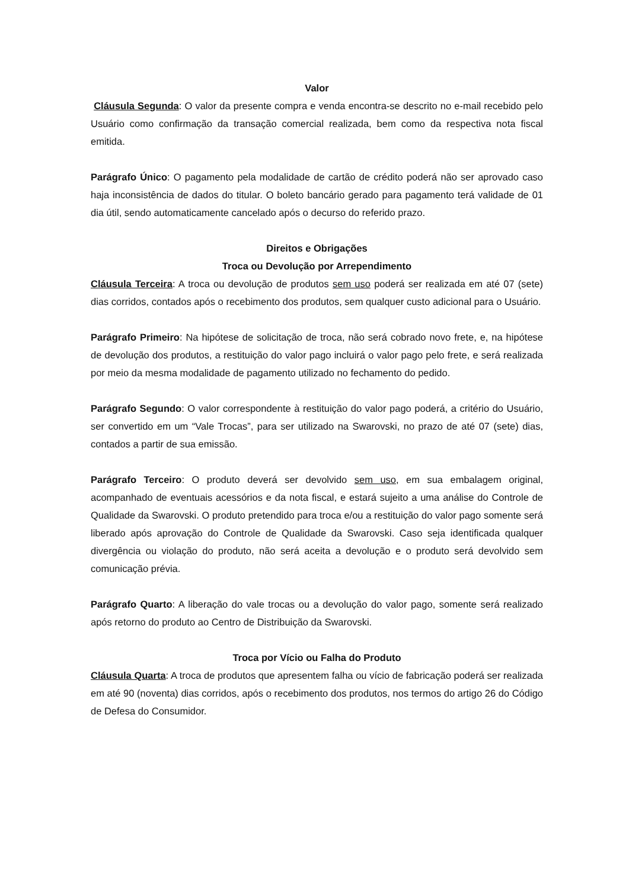Valor
Cláusula Segunda: O valor da presente compra e venda encontra-se descrito no e-mail recebido pelo Usuário como confirmação da transação comercial realizada, bem como da respectiva nota fiscal emitida.
Parágrafo Único: O pagamento pela modalidade de cartão de crédito poderá não ser aprovado caso haja inconsistência de dados do titular. O boleto bancário gerado para pagamento terá validade de 01 dia útil, sendo automaticamente cancelado após o decurso do referido prazo.
Direitos e Obrigações
Troca ou Devolução por Arrependimento
Cláusula Terceira: A troca ou devolução de produtos sem uso poderá ser realizada em até 07 (sete) dias corridos, contados após o recebimento dos produtos, sem qualquer custo adicional para o Usuário.
Parágrafo Primeiro: Na hipótese de solicitação de troca, não será cobrado novo frete, e, na hipótese de devolução dos produtos, a restituição do valor pago incluirá o valor pago pelo frete, e será realizada por meio da mesma modalidade de pagamento utilizado no fechamento do pedido.
Parágrafo Segundo: O valor correspondente à restituição do valor pago poderá, a critério do Usuário, ser convertido em um “Vale Trocas”, para ser utilizado na Swarovski, no prazo de até 07 (sete) dias, contados a partir de sua emissão.
Parágrafo Terceiro: O produto deverá ser devolvido sem uso, em sua embalagem original, acompanhado de eventuais acessórios e da nota fiscal, e estará sujeito a uma análise do Controle de Qualidade da Swarovski. O produto pretendido para troca e/ou a restituição do valor pago somente será liberado após aprovação do Controle de Qualidade da Swarovski. Caso seja identificada qualquer divergência ou violação do produto, não será aceita a devolução e o produto será devolvido sem comunicação prévia.
Parágrafo Quarto: A liberação do vale trocas ou a devolução do valor pago, somente será realizado após retorno do produto ao Centro de Distribuição da Swarovski.
Troca por Vício ou Falha do Produto
Cláusula Quarta: A troca de produtos que apresentem falha ou vício de fabricação poderá ser realizada em até 90 (noventa) dias corridos, após o recebimento dos produtos, nos termos do artigo 26 do Código de Defesa do Consumidor.